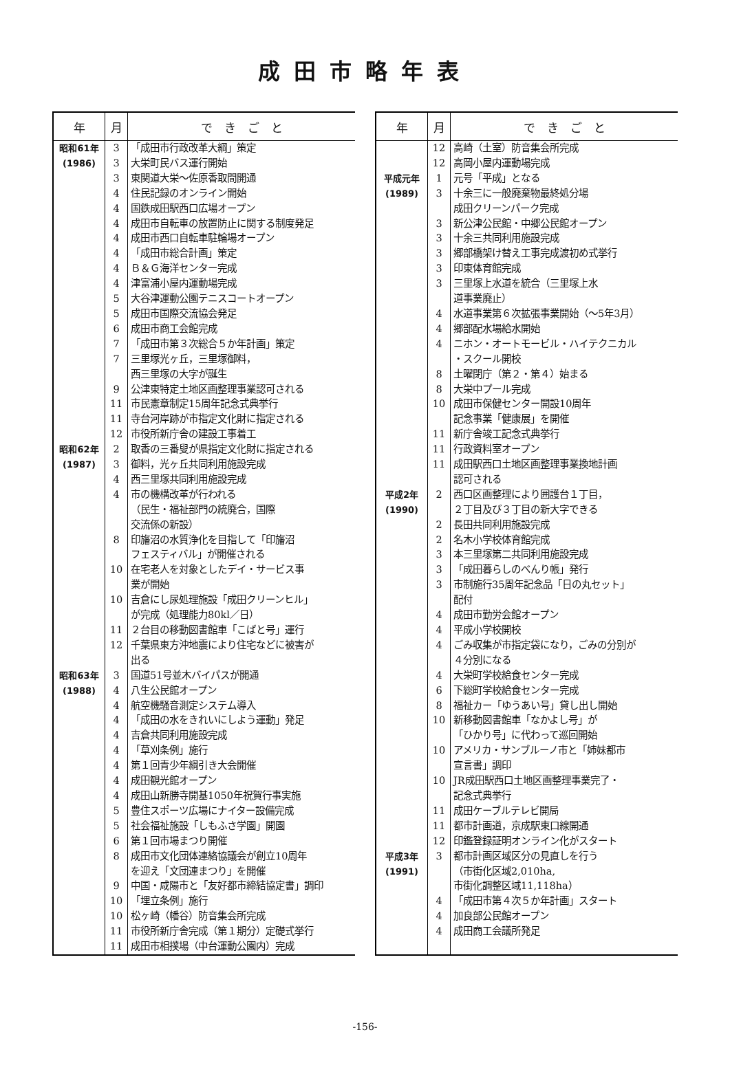成田市略年表
| 年 | 月 | で き ご と |
| --- | --- | --- |
| 昭和61年 | 3 | 「成田市行政改革大綱」策定 |
| (1986) | 3 | 大栄町民バス運行開始 |
| | 3 | 東関道大栄～佐原香取間開通 |
| | 4 | 住民記録のオンライン開始 |
| | 4 | 国鉄成田駅西口広場オープン |
| | 4 | 成田市自転車の放置防止に関する制度発足 |
| | 4 | 成田市西口自転車駐輪場オープン |
| | 4 | 「成田市総合計画」策定 |
| | 4 | Ｂ＆Ｇ海洋センター完成 |
| | 4 | 津富浦小屋内運動場完成 |
| | 5 | 大谷津運動公園テニスコートオープン |
| | 5 | 成田市国際交流協会発足 |
| | 6 | 成田市商工会館完成 |
| | 7 | 「成田市第３次総合５か年計画」策定 |
| | 7 | 三里塚光ヶ丘，三里塚御料， 西三里塚の大字が誕生 |
| | 9 | 公津東特定土地区画整理事業認可される |
| | 11 | 市民憲章制定15周年記念式典挙行 |
| | 11 | 寺台河岸跡が市指定文化財に指定される |
| | 12 | 市役所新庁舎の建設工事着工 |
| 昭和62年 | 2 | 取香の三番叟が県指定文化財に指定される |
| (1987) | 3 | 御料，光ヶ丘共同利用施設完成 |
| | 4 | 西三里塚共同利用施設完成 |
| | 4 | 市の機構改革が行われる （民生・福祉部門の統廃合，国際 交流係の新設） |
| | 8 | 印旛沼の水質浄化を目指して「印旛沼 フェスティバル」が開催される |
| | 10 | 在宅老人を対象としたデイ・サービス事 業が開始 |
| | 10 | 吉倉にし尿処理施設「成田クリーンヒル」 が完成（処理能力80kl／日） |
| | 11 | ２台目の移動図書館車「こばと号」運行 |
| | 12 | 千葉県東方沖地震により住宅などに被害が 出る |
| 昭和63年 | 3 | 国道51号並木バイパスが開通 |
| (1988) | 4 | 八生公民館オープン |
| | 4 | 航空機騒音測定システム導入 |
| | 4 | 「成田の水をきれいにしよう運動」発足 |
| | 4 | 吉倉共同利用施設完成 |
| | 4 | 「草刈条例」施行 |
| | 4 | 第１回青少年綱引き大会開催 |
| | 4 | 成田観光館オープン |
| | 4 | 成田山新勝寺開基1050年祝賀行事実施 |
| | 5 | 豊住スポーツ広場にナイター設備完成 |
| | 5 | 社会福祉施設「しもふさ学園」開園 |
| | 6 | 第１回市場まつり開催 |
| | 8 | 成田市文化団体連絡協議会が創立10周年 を迎え「文団連まつり」を開催 |
| | 9 | 中国・咸陽市と「友好都市締結協定書」調印 |
| | 10 | 「埋立条例」施行 |
| | 10 | 松ヶ崎（幡谷）防音集会所完成 |
| | 11 | 市役所新庁舎完成（第１期分）定礎式挙行 |
| | 11 | 成田市相撲場（中台運動公園内）完成 |
| 年 | 月 | で き ご と |
| --- | --- | --- |
| | 12 | 高崎（土室）防音集会所完成 |
| | 12 | 高岡小屋内運動場完成 |
| 平成元年 | 1 | 元号「平成」となる |
| (1989) | 3 | 十余三に一般廃棄物最終処分場 成田クリーンパーク完成 |
| | 3 | 新公津公民館・中郷公民館オープン |
| | 3 | 十余三共同利用施設完成 |
| | 3 | 郷部橋架け替え工事完成渡初め式挙行 |
| | 3 | 印東体育館完成 |
| | 3 | 三里塚上水道を統合（三里塚上水 道事業廃止） |
| | 4 | 水道事業第６次拡張事業開始（～5年3月） |
| | 4 | 郷部配水場給水開始 |
| | 4 | ニホン・オートモービル・ハイテクニカル ・スクール開校 |
| | 8 | 土曜閉庁（第２・第４）始まる |
| | 8 | 大栄中プール完成 |
| | 10 | 成田市保健センター開設10周年 記念事業「健康展」を開催 |
| | 11 | 新庁舎竣工記念式典挙行 |
| | 11 | 行政資料室オープン |
| | 11 | 成田駅西口土地区画整理事業換地計画 認可される |
| 平成2年 (1990) | 2 | 西口区画整理により囲護台１丁目， ２丁目及び３丁目の新大字できる |
| | 2 | 長田共同利用施設完成 |
| | 2 | 名木小学校体育館完成 |
| | 3 | 本三里塚第二共同利用施設完成 |
| | 3 | 「成田暮らしのべんり帳」発行 |
| | 3 | 市制施行35周年記念品「日の丸セット」 配付 |
| | 4 | 成田市勤労会館オープン |
| | 4 | 平成小学校開校 |
| | 4 | ごみ収集が市指定袋になり，ごみの分別が ４分別になる |
| | 4 | 大栄町学校給食センター完成 |
| | 6 | 下総町学校給食センター完成 |
| | 8 | 福祉カー「ゆうあい号」貸し出し開始 |
| | 10 | 新移動図書館車「なかよし号」が 「ひかり号」に代わって巡回開始 |
| | 10 | アメリカ・サンブルーノ市と「姉妹都市 宣言書」調印 |
| | 10 | JR成田駅西口土地区画整理事業完了・ 記念式典挙行 |
| | 11 | 成田ケーブルテレビ開局 |
| | 11 | 都市計画道，京成駅東口線開通 |
| | 12 | 印鑑登録証明オンライン化がスタート |
| 平成3年 (1991) | 3 | 都市計画区域区分の見直しを行う （市街化区域2,010ha, 市街化調整区域11,118ha） |
| | 4 | 「成田市第４次５か年計画」スタート |
| | 4 | 加良部公民館オープン |
| | 4 | 成田商工会議所発足 |
-156-